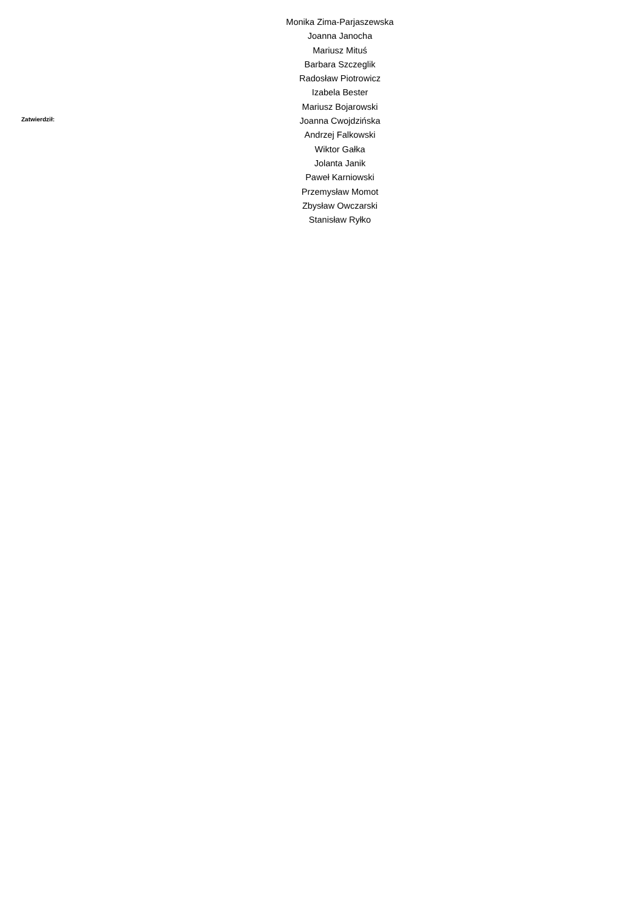Zatwierdził:
Monika Zima-Parjaszewska
Joanna Janocha
Mariusz Mituś
Barbara Szczeglik
Radosław Piotrowicz
Izabela Bester
Mariusz Bojarowski
Joanna Cwojdzińska
Andrzej Falkowski
Wiktor Gałka
Jolanta Janik
Paweł Karniowski
Przemysław Momot
Zbysław Owczarski
Stanisław Ryłko